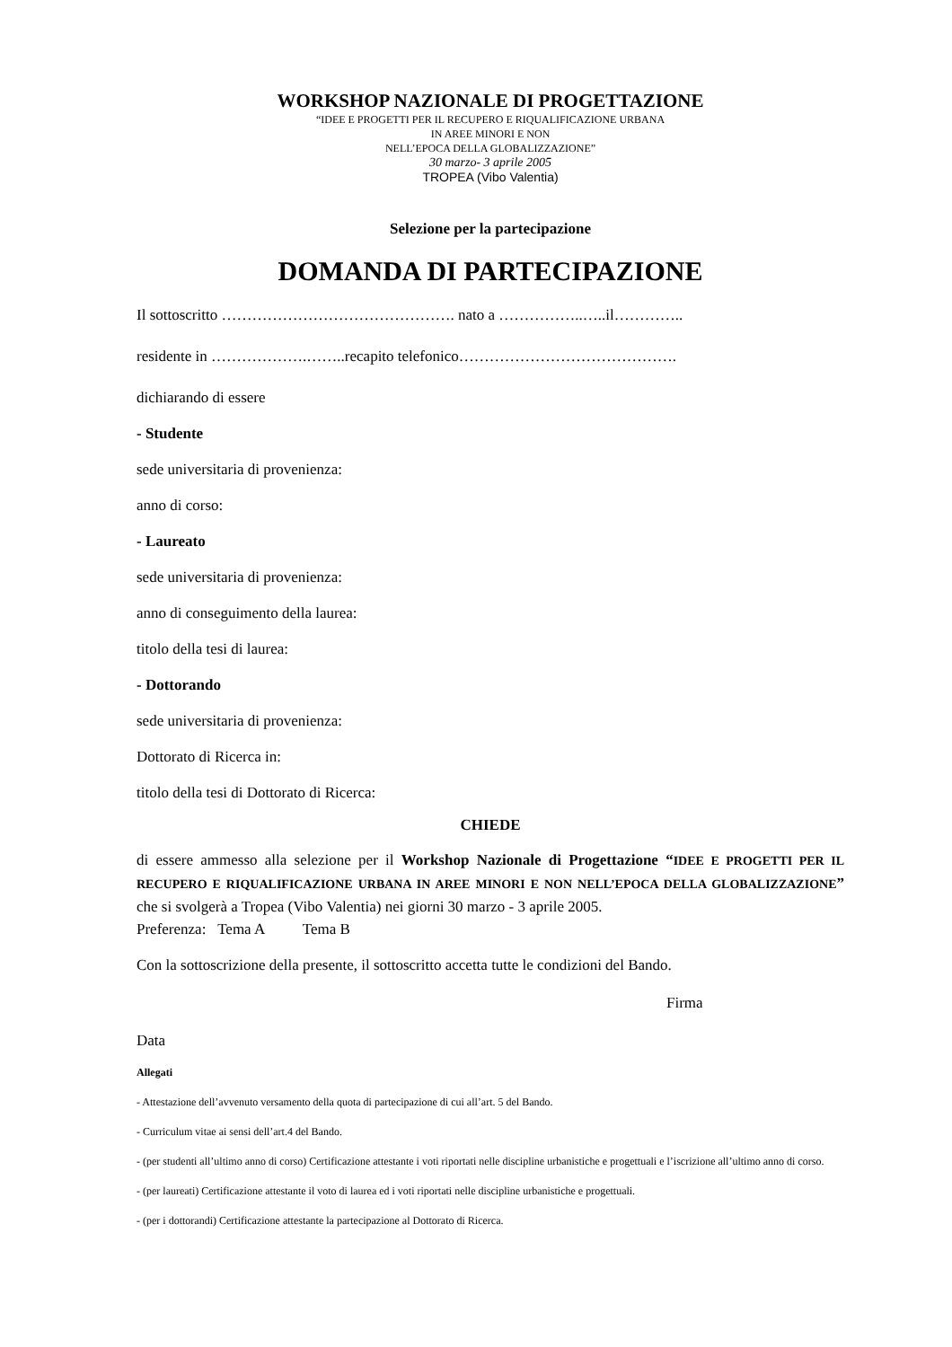WORKSHOP NAZIONALE DI PROGETTAZIONE
“IDEE E PROGETTI PER IL RECUPERO E RIQUALIFICAZIONE URBANA
IN AREE MINORI E NON
NELL’EPOCA DELLA GLOBALIZZAZIONE”
30 marzo- 3 aprile 2005
TROPEA (Vibo Valentia)
Selezione per la partecipazione
DOMANDA DI PARTECIPAZIONE
Il sottoscritto ………………………………………. nato a ……………..…..il…………..
residente in ……………….……..recapito telefonico…………………………………….
dichiarando di essere
- Studente
sede universitaria di provenienza:
anno di corso:
- Laureato
sede universitaria di provenienza:
anno di conseguimento della laurea:
titolo della tesi di laurea:
- Dottorando
sede universitaria di provenienza:
Dottorato di Ricerca in:
titolo della tesi di Dottorato di Ricerca:
CHIEDE
di essere ammesso alla selezione per il Workshop Nazionale di Progettazione “IDEE E PROGETTI PER IL RECUPERO E RIQUALIFICAZIONE URBANA IN AREE MINORI E NON NELL’EPOCA DELLA GLOBALIZZAZIONE” che si svolgerà a Tropea (Vibo Valentia) nei giorni 30 marzo - 3 aprile 2005.
Preferenza: Tema A Tema B
Con la sottoscrizione della presente, il sottoscritto accetta tutte le condizioni del Bando.
Firma
Data
Allegati
- Attestazione dell’avvenuto versamento della quota di partecipazione di cui all’art. 5 del Bando.
- Curriculum vitae ai sensi dell’art.4 del Bando.
- (per studenti all’ultimo anno di corso) Certificazione attestante i voti riportati nelle discipline urbanistiche e progettuali e l’iscrizione all’ultimo anno di corso.
- (per laureati) Certificazione attestante il voto di laurea ed i voti riportati nelle discipline urbanistiche e progettuali.
- (per i dottorandi) Certificazione attestante la partecipazione al Dottorato di Ricerca.